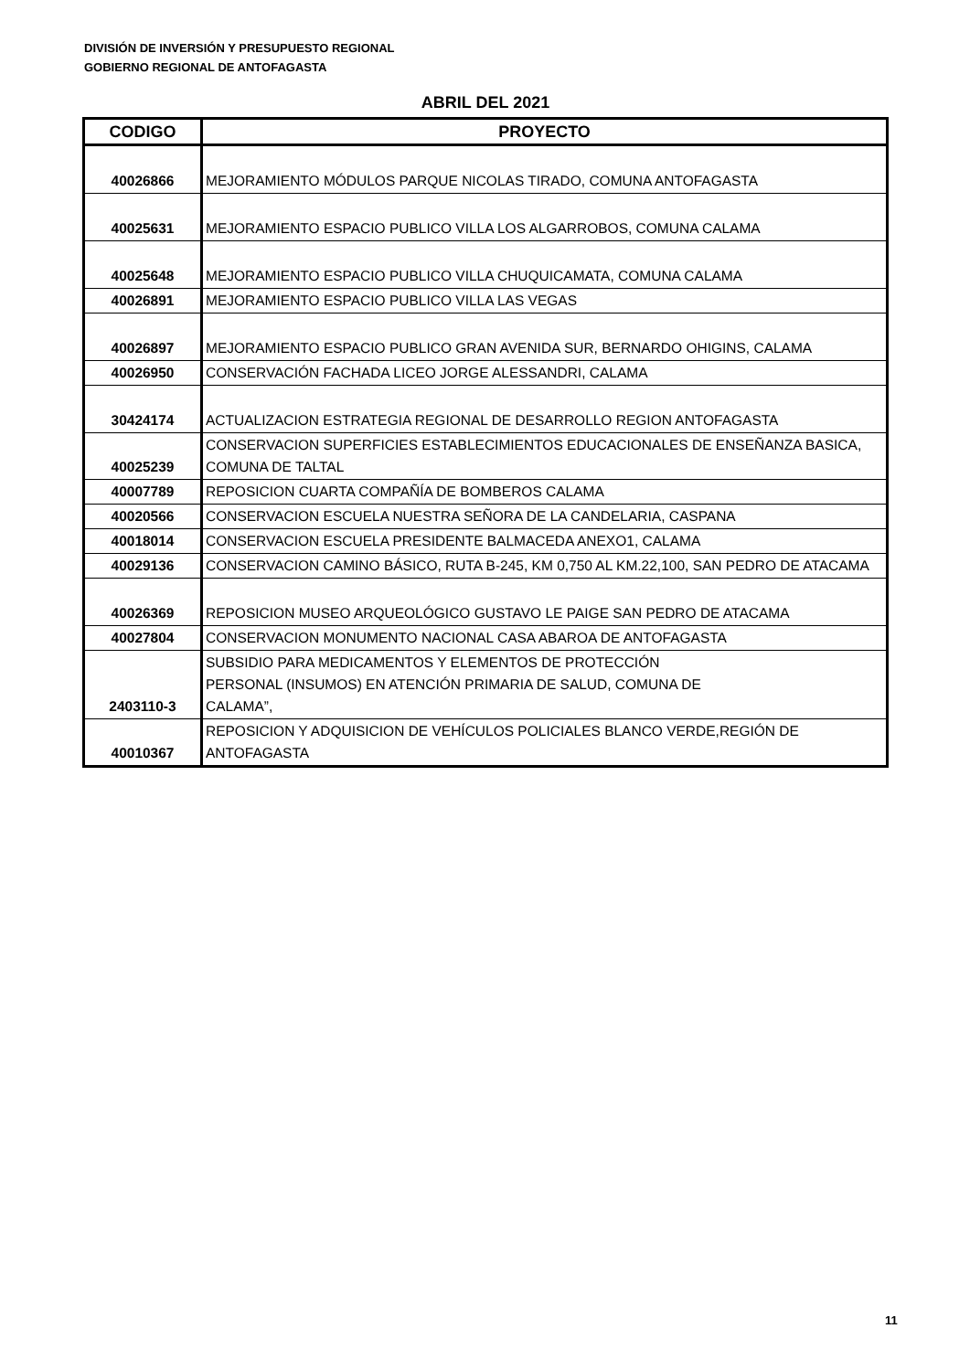DIVISIÓN DE INVERSIÓN Y PRESUPUESTO REGIONAL
GOBIERNO REGIONAL DE ANTOFAGASTA
ABRIL DEL 2021
| CODIGO | PROYECTO |
| --- | --- |
| 40026866 | MEJORAMIENTO MÓDULOS PARQUE NICOLAS TIRADO, COMUNA ANTOFAGASTA |
| 40025631 | MEJORAMIENTO ESPACIO PUBLICO VILLA LOS ALGARROBOS, COMUNA CALAMA |
| 40025648 | MEJORAMIENTO ESPACIO PUBLICO VILLA CHUQUICAMATA, COMUNA CALAMA |
| 40026891 | MEJORAMIENTO ESPACIO PUBLICO VILLA LAS VEGAS |
| 40026897 | MEJORAMIENTO ESPACIO PUBLICO GRAN AVENIDA SUR, BERNARDO OHIGINS, CALAMA |
| 40026950 | CONSERVACIÓN FACHADA LICEO JORGE ALESSANDRI, CALAMA |
| 30424174 | ACTUALIZACION ESTRATEGIA REGIONAL DE DESARROLLO REGION ANTOFAGASTA |
| 40025239 | CONSERVACION SUPERFICIES ESTABLECIMIENTOS EDUCACIONALES DE ENSEÑANZA BASICA, COMUNA DE TALTAL |
| 40007789 | REPOSICION CUARTA COMPAÑÍA DE BOMBEROS CALAMA |
| 40020566 | CONSERVACION ESCUELA NUESTRA SEÑORA DE LA CANDELARIA, CASPANA |
| 40018014 | CONSERVACION ESCUELA PRESIDENTE BALMACEDA ANEXO1, CALAMA |
| 40029136 | CONSERVACION CAMINO BÁSICO, RUTA B-245, KM 0,750 AL KM.22,100, SAN PEDRO DE ATACAMA |
| 40026369 | REPOSICION MUSEO ARQUEOLÓGICO GUSTAVO LE PAIGE SAN PEDRO DE ATACAMA |
| 40027804 | CONSERVACION MONUMENTO NACIONAL CASA ABAROA DE ANTOFAGASTA |
| 2403110-3 | SUBSIDIO PARA MEDICAMENTOS Y ELEMENTOS DE PROTECCIÓN PERSONAL (INSUMOS) EN ATENCIÓN PRIMARIA DE SALUD, COMUNA DE CALAMA”, |
| 40010367 | REPOSICION Y ADQUISICION DE VEHÍCULOS POLICIALES BLANCO VERDE,REGIÓN DE ANTOFAGASTA |
11